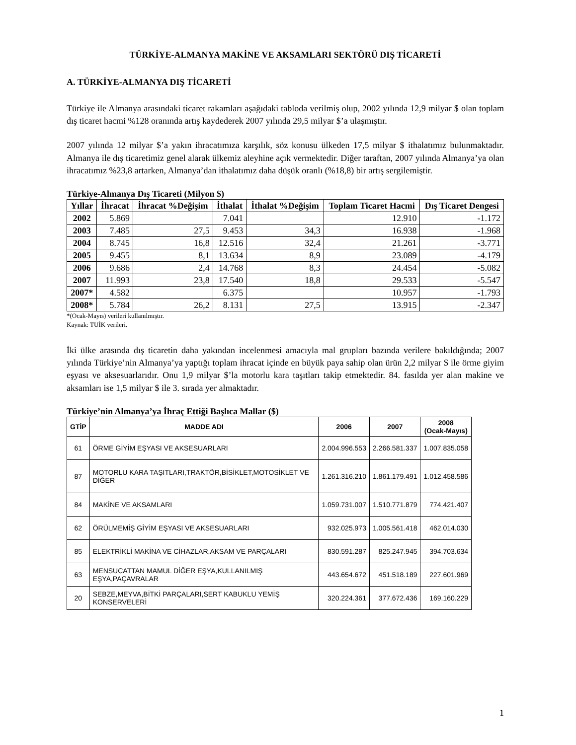TÜRKİYE-ALMANYA MAKİNE VE AKSAMLARI SEKTÖRÜ DIŞ TİCARETİ
A. TÜRKİYE-ALMANYA DIŞ TİCARETİ
Türkiye ile Almanya arasındaki ticaret rakamları aşağıdaki tabloda verilmiş olup, 2002 yılında 12,9 milyar $ olan toplam dış ticaret hacmi %128 oranında artış kaydederek 2007 yılında 29,5 milyar $’a ulaşmıştır.
2007 yılında 12 milyar $’a yakın ihracatımıza karşılık, söz konusu ülkeden 17,5 milyar $ ithalatımız bulunmaktadır. Almanya ile dış ticaretimiz genel alarak ülkemiz aleyhine açık vermektedir. Diğer taraftan, 2007 yılında Almanya’ya olan ihracatımız %23,8 artarken, Almanya’dan ithalatımız daha düşük oranlı (%18,8) bir artış sergilemiştir.
Türkiye-Almanya Dış Ticareti (Milyon $)
| Yıllar | İhracat | İhracat %Değişim | İthalat | İthalat %Değişim | Toplam Ticaret Hacmi | Dış Ticaret Dengesi |
| --- | --- | --- | --- | --- | --- | --- |
| 2002 | 5.869 | | 7.041 | | 12.910 | -1.172 |
| 2003 | 7.485 | 27,5 | 9.453 | 34,3 | 16.938 | -1.968 |
| 2004 | 8.745 | 16,8 | 12.516 | 32,4 | 21.261 | -3.771 |
| 2005 | 9.455 | 8,1 | 13.634 | 8,9 | 23.089 | -4.179 |
| 2006 | 9.686 | 2,4 | 14.768 | 8,3 | 24.454 | -5.082 |
| 2007 | 11.993 | 23,8 | 17.540 | 18,8 | 29.533 | -5.547 |
| 2007* | 4.582 | | 6.375 | | 10.957 | -1.793 |
| 2008* | 5.784 | 26,2 | 8.131 | 27,5 | 13.915 | -2.347 |
*(Ocak-Mayıs) verileri kullanılmıştır.
Kaynak: TUİK verileri.
İki ülke arasında dış ticaretin daha yakından incelenmesi amacıyla mal grupları bazında verilere bakıldığında; 2007 yılında Türkiye’nin Almanya’ya yaptığı toplam ihracat içinde en büyük paya sahip olan ürün 2,2 milyar $ ile örme giyim eşyası ve aksesuarlarıdır. Onu 1,9 milyar $’la motorlu kara taşıtları takip etmektedir. 84. fasılda yer alan makine ve aksamları ise 1,5 milyar $ ile 3. sırada yer almaktadır.
Türkiye’nin Almanya’ya İhraç Ettiği Başlıca Mallar ($)
| GTİP | MADDE ADI | 2006 | 2007 | 2008 (Ocak-Mayıs) |
| --- | --- | --- | --- | --- |
| 61 | ÖRME GİYİM EŞYASI VE AKSESUARLARI | 2.004.996.553 | 2.266.581.337 | 1.007.835.058 |
| 87 | MOTORLU KARA TAŞITLARI,TRAKTÖR,BİSİKLET,MOTOSİKLET VE DİĞER | 1.261.316.210 | 1.861.179.491 | 1.012.458.586 |
| 84 | MAKİNE VE AKSAMLARI | 1.059.731.007 | 1.510.771.879 | 774.421.407 |
| 62 | ÖRÜLMEMİŞ GİYİM EŞYASI VE AKSESUARLARI | 932.025.973 | 1.005.561.418 | 462.014.030 |
| 85 | ELEKTRİKLİ MAKİNA VE CİHAZLAR,AKSAM VE PARÇALARI | 830.591.287 | 825.247.945 | 394.703.634 |
| 63 | MENSUCATTAN MAMUL DİĞER EŞYA,KULLANILMIŞ EŞYA,PAÇAVRALAR | 443.654.672 | 451.518.189 | 227.601.969 |
| 20 | SEBZE,MEYVA,BİTKİ PARÇALARI,SERT KABUKLU YEMİŞ KONSERVELERİ | 320.224.361 | 377.672.436 | 169.160.229 |
1